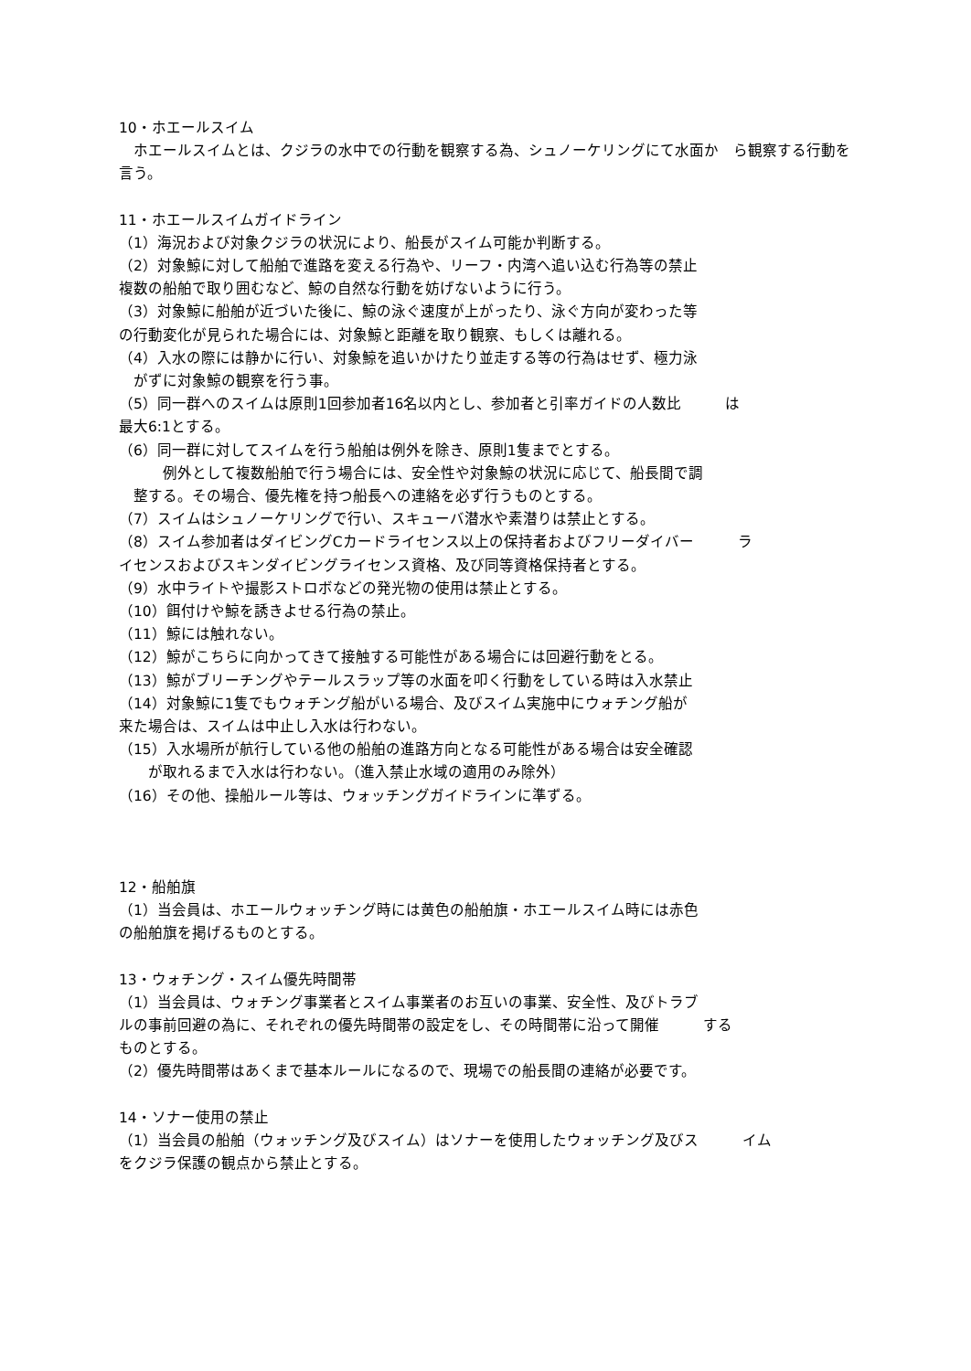10・ホエールスイム
　ホエールスイムとは、クジラの水中での行動を観察する為、シュノーケリングにて水面か　ら観察する行動を言う。
11・ホエールスイムガイドライン
（1）海況および対象クジラの状況により、船長がスイム可能か判断する。
（2）対象鯨に対して船舶で進路を変える行為や、リーフ・内湾へ追い込む行為等の禁止
複数の船舶で取り囲むなど、鯨の自然な行動を妨げないように行う。
（3）対象鯨に船舶が近づいた後に、鯨の泳ぐ速度が上がったり、泳ぐ方向が変わった等
の行動変化が見られた場合には、対象鯨と距離を取り観察、もしくは離れる。
（4）入水の際には静かに行い、対象鯨を追いかけたり並走する等の行為はせず、極力泳
　がずに対象鯨の観察を行う事。
（5）同一群へのスイムは原則1回参加者16名以内とし、参加者と引率ガイドの人数比　　　は
最大6:1とする。
（6）同一群に対してスイムを行う船舶は例外を除き、原則1隻までとする。
　　　例外として複数船舶で行う場合には、安全性や対象鯨の状況に応じて、船長間で調
　整する。その場合、優先権を持つ船長への連絡を必ず行うものとする。
（7）スイムはシュノーケリングで行い、スキューバ潜水や素潜りは禁止とする。
（8）スイム参加者はダイビングCカードライセンス以上の保持者およびフリーダイバー　　　ラ
イセンスおよびスキンダイビングライセンス資格、及び同等資格保持者とする。
（9）水中ライトや撮影ストロボなどの発光物の使用は禁止とする。
（10）餌付けや鯨を誘きよせる行為の禁止。
（11）鯨には触れない。
（12）鯨がこちらに向かってきて接触する可能性がある場合には回避行動をとる。
（13）鯨がブリーチングやテールスラップ等の水面を叩く行動をしている時は入水禁止
（14）対象鯨に1隻でもウォチング船がいる場合、及びスイム実施中にウォチング船が
来た場合は、スイムは中止し入水は行わない。
（15）入水場所が航行している他の船舶の進路方向となる可能性がある場合は安全確認
　　が取れるまで入水は行わない。（進入禁止水域の適用のみ除外）
（16）その他、操船ルール等は、ウォッチングガイドラインに準ずる。
12・船舶旗
（1）当会員は、ホエールウォッチング時には黄色の船舶旗・ホエールスイム時には赤色
の船舶旗を掲げるものとする。
13・ウォチング・スイム優先時間帯
（1）当会員は、ウォチング事業者とスイム事業者のお互いの事業、安全性、及びトラブ
ルの事前回避の為に、それぞれの優先時間帯の設定をし、その時間帯に沿って開催　　　する
ものとする。
（2）優先時間帯はあくまで基本ルールになるので、現場での船長間の連絡が必要です。
14・ソナー使用の禁止
（1）当会員の船舶（ウォッチング及びスイム）はソナーを使用したウォッチング及びス　　　イム
をクジラ保護の観点から禁止とする。